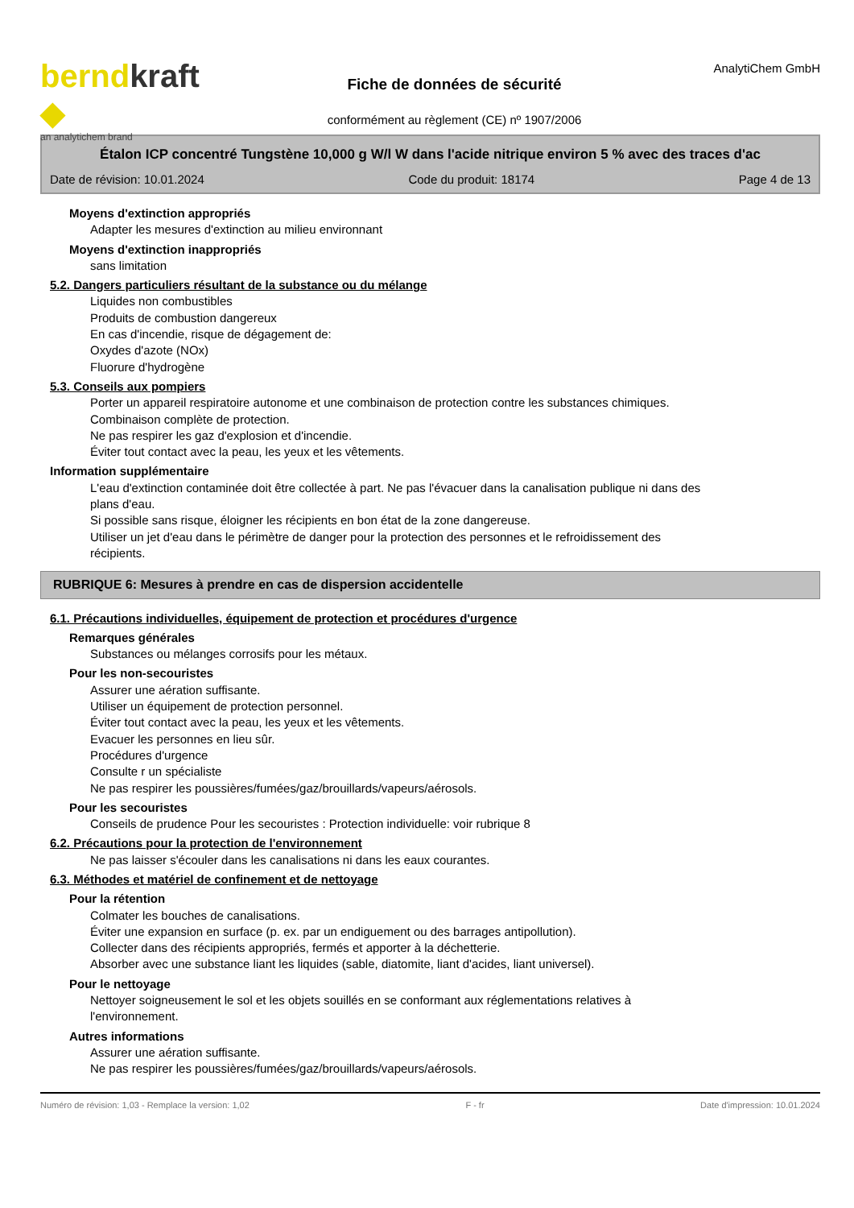berndkraft ◆
an analytichem brand
Fiche de données de sécurité
conformément au règlement (CE) nº 1907/2006
AnalytiChem GmbH
Étalon ICP concentré Tungstène 10,000 g W/l W dans l'acide nitrique environ 5 % avec des traces d'ac
Date de révision: 10.01.2024 Code du produit: 18174 Page 4 de 13
Moyens d'extinction appropriés
Adapter les mesures d'extinction au milieu environnant
Moyens d'extinction inappropriés
sans limitation
5.2. Dangers particuliers résultant de la substance ou du mélange
Liquides non combustibles
Produits de combustion dangereux
En cas d'incendie, risque de dégagement de:
Oxydes d'azote (NOx)
Fluorure d'hydrogène
5.3. Conseils aux pompiers
Porter un appareil respiratoire autonome et une combinaison de protection contre les substances chimiques.
Combinaison complète de protection.
Ne pas respirer les gaz d'explosion et d'incendie.
Éviter tout contact avec la peau, les yeux et les vêtements.
Information supplémentaire
L'eau d'extinction contaminée doit être collectée à part. Ne pas l'évacuer dans la canalisation publique ni dans des plans d'eau.
Si possible sans risque, éloigner les récipients en bon état de la zone dangereuse.
Utiliser un jet d'eau dans le périmètre de danger pour la protection des personnes et le refroidissement des récipients.
RUBRIQUE 6: Mesures à prendre en cas de dispersion accidentelle
6.1. Précautions individuelles, équipement de protection et procédures d'urgence
Remarques générales
Substances ou mélanges corrosifs pour les métaux.
Pour les non-secouristes
Assurer une aération suffisante.
Utiliser un équipement de protection personnel.
Éviter tout contact avec la peau, les yeux et les vêtements.
Evacuer les personnes en lieu sûr.
Procédures d'urgence
Consulte r un spécialiste
Ne pas respirer les poussières/fumées/gaz/brouillards/vapeurs/aérosols.
Pour les secouristes
Conseils de prudence Pour les secouristes : Protection individuelle: voir rubrique 8
6.2. Précautions pour la protection de l'environnement
Ne pas laisser s'écouler dans les canalisations ni dans les eaux courantes.
6.3. Méthodes et matériel de confinement et de nettoyage
Pour la rétention
Colmater les bouches de canalisations.
Éviter une expansion en surface (p. ex. par un endiguement ou des barrages antipollution).
Collecter dans des récipients appropriés, fermés et apporter à la déchetterie.
Absorber avec une substance liant les liquides (sable, diatomite, liant d'acides, liant universel).
Pour le nettoyage
Nettoyer soigneusement le sol et les objets souillés en se conformant aux réglementations relatives à l'environnement.
Autres informations
Assurer une aération suffisante.
Ne pas respirer les poussières/fumées/gaz/brouillards/vapeurs/aérosols.
Numéro de révision: 1,03 - Remplace la version: 1,02 F - fr Date d'impression: 10.01.2024